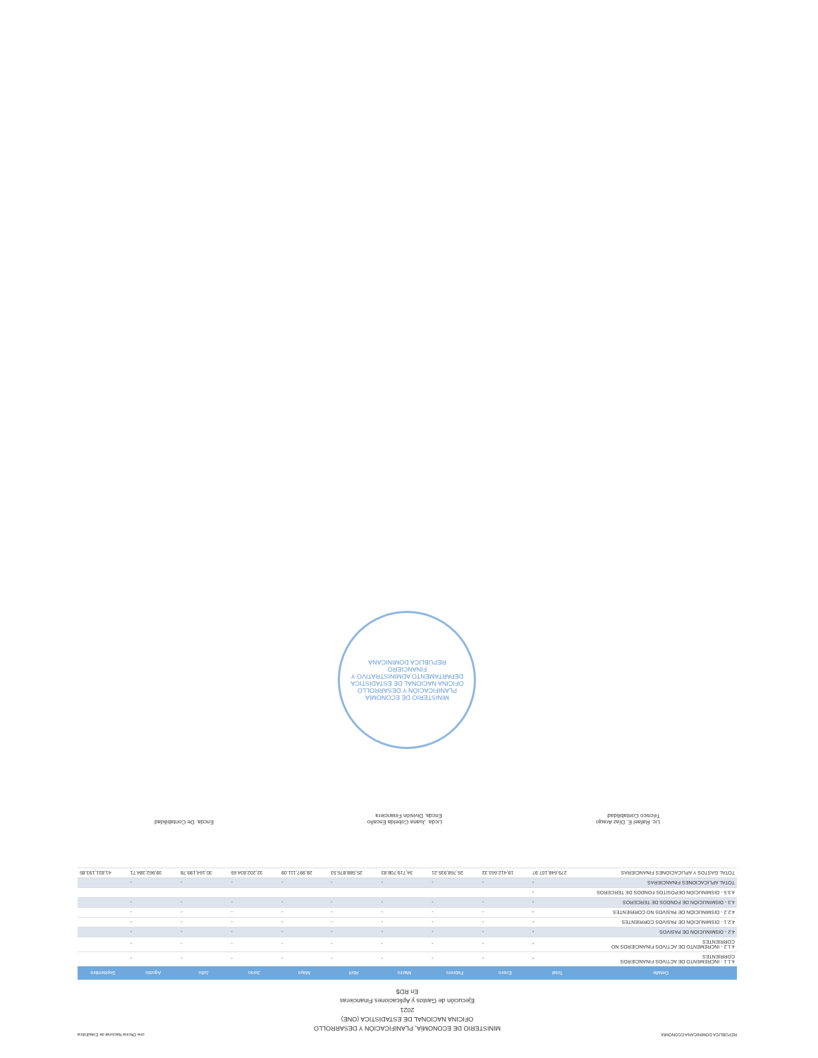REPÚBLICA DOMINICANA ECONOMÍA one Oficina Nacional de Estadística
MINISTERIO DE ECONOMÍA, PLANIFICACIÓN Y DESARROLLO
OFICINA NACIONAL DE ESTADÍSTICA (ONE)
2021
Ejecución de Gastos y Aplicaciones Financieras
En RD$
| Detalle | Total | Enero | Febrero | Marzo | Abril | Mayo | Junio | Julio | Agosto | Septiembre |
| --- | --- | --- | --- | --- | --- | --- | --- | --- | --- | --- |
| 4.1.1 - INCREMENTO DE ACTIVOS FINANCIEROS CORRIENTES | - | - | - | - | - | - | - | - | - | |
| 4.1.2 - INCREMENTO DE ACTIVOS FINANCIEROS NO CORRIENTES | - | - | - | - | - | - | - | - | - | |
| 4.2 - DISMINUCIÓN DE PASIVOS | - | - | - | - | - | - | - | - | - | |
| 4.2.1 - DISMINUCIÓN DE PASIVOS CORRIENTES | - | - | - | - | - | - | - | - | - | |
| 4.2.2 - DISMINUCIÓN DE PASIVOS NO CORRIENTES | - | - | - | - | - | - | - | - | - | |
| 4.3 - DISMINUCIÓN DE FONDOS DE TERCEROS | - | - | - | - | - | - | - | - | - | |
| 4.3.5 - DISMINUCIÓN DEPÓSITOS FONDOS DE TERCEROS | - | | | | | | | | | |
| TOTAL APLICACIONES FINANCIERAS | - | - | - | - | - | - | - | - | - | |
| TOTAL GASTOS Y APLICACIONES FINANCIERAS | 279,648,107.97 | 19,412,663.32 | 26,768,935.21 | 34,719,708.83 | 25,588,876.53 | 28,997,111.09 | 32,202,834.65 | 30,164,199.78 | 39,962,384.71 | 41,831,193.85 |
Lic. Rafael E. Díaz Araujo
Técnico Contabilidad
Licda. Juana Cobelda Escaño
Encda. División Financiera
Encda. De Contabilidad
MINISTERIO DE ECONOMÍA PLANIFICACIÓN Y DESARROLLO
OFICINA NACIONAL DE ESTADÍSTICA
DEPARTAMENTO ADMINISTRATIVO Y FINANCIERO
REPÚBLICA DOMINICANA